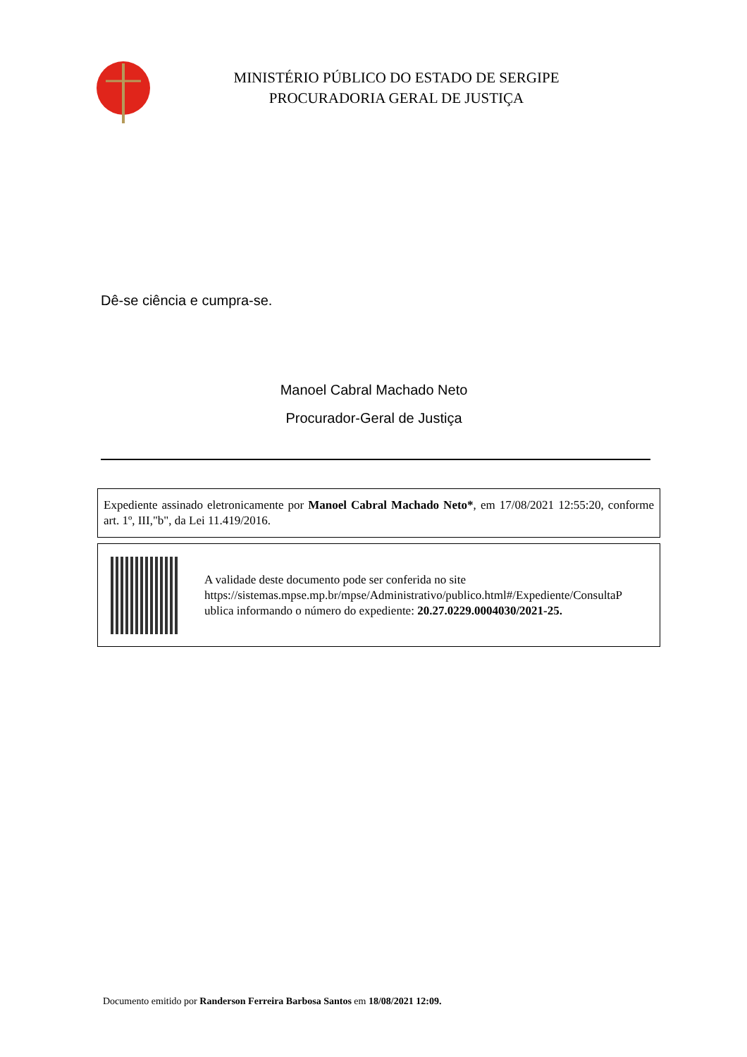MINISTÉRIO PÚBLICO DO ESTADO DE SERGIPE
PROCURADORIA GERAL DE JUSTIÇA
Dê-se ciência e cumpra-se.
Manoel Cabral Machado Neto
Procurador-Geral de Justiça
Expediente assinado eletronicamente por Manoel Cabral Machado Neto*, em 17/08/2021 12:55:20, conforme art. 1º, III,"b", da Lei 11.419/2016.
A validade deste documento pode ser conferida no site
https://sistemas.mpse.mp.br/mpse/Administrativo/publico.html#/Expediente/ConsultaP
ublica informando o número do expediente: 20.27.0229.0004030/2021-25.
Documento emitido por Randerson Ferreira Barbosa Santos em 18/08/2021 12:09.